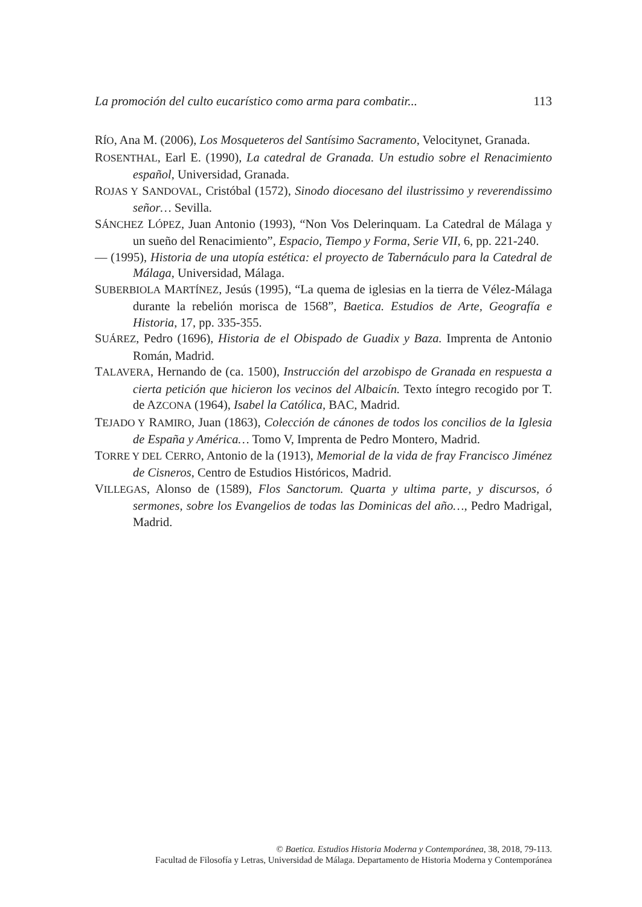La promoción del culto eucarístico como arma para combatir... 113
RÍO, Ana M. (2006), Los Mosqueteros del Santísimo Sacramento, Velocitynet, Granada.
ROSENTHAL, Earl E. (1990), La catedral de Granada. Un estudio sobre el Renacimiento español, Universidad, Granada.
ROJAS Y SANDOVAL, Cristóbal (1572), Sinodo diocesano del ilustrissimo y reverendissimo señor… Sevilla.
SÁNCHEZ LÓPEZ, Juan Antonio (1993), “Non Vos Delerinquam. La Catedral de Málaga y un sueño del Renacimiento”, Espacio, Tiempo y Forma, Serie VII, 6, pp. 221-240.
— (1995), Historia de una utopía estética: el proyecto de Tabernáculo para la Catedral de Málaga, Universidad, Málaga.
SUBERBIOLA MARTÍNEZ, Jesús (1995), “La quema de iglesias en la tierra de Vélez-Málaga durante la rebelión morisca de 1568”, Baetica. Estudios de Arte, Geografía e Historia, 17, pp. 335-355.
SUÁREZ, Pedro (1696), Historia de el Obispado de Guadix y Baza. Imprenta de Antonio Román, Madrid.
TALAVERA, Hernando de (ca. 1500), Instrucción del arzobispo de Granada en respuesta a cierta petición que hicieron los vecinos del Albaicín. Texto íntegro recogido por T. de AZCONA (1964), Isabel la Católica, BAC, Madrid.
TEJADO Y RAMIRO, Juan (1863), Colección de cánones de todos los concilios de la Iglesia de España y América… Tomo V, Imprenta de Pedro Montero, Madrid.
TORRE Y DEL CERRO, Antonio de la (1913), Memorial de la vida de fray Francisco Jiménez de Cisneros, Centro de Estudios Históricos, Madrid.
VILLEGAS, Alonso de (1589), Flos Sanctorum. Quarta y ultima parte, y discursos, ó sermones, sobre los Evangelios de todas las Dominicas del año…, Pedro Madrigal, Madrid.
© Baetica. Estudios Historia Moderna y Contemporánea, 38, 2018, 79-113.
Facultad de Filosofía y Letras, Universidad de Málaga. Departamento de Historia Moderna y Contemporánea